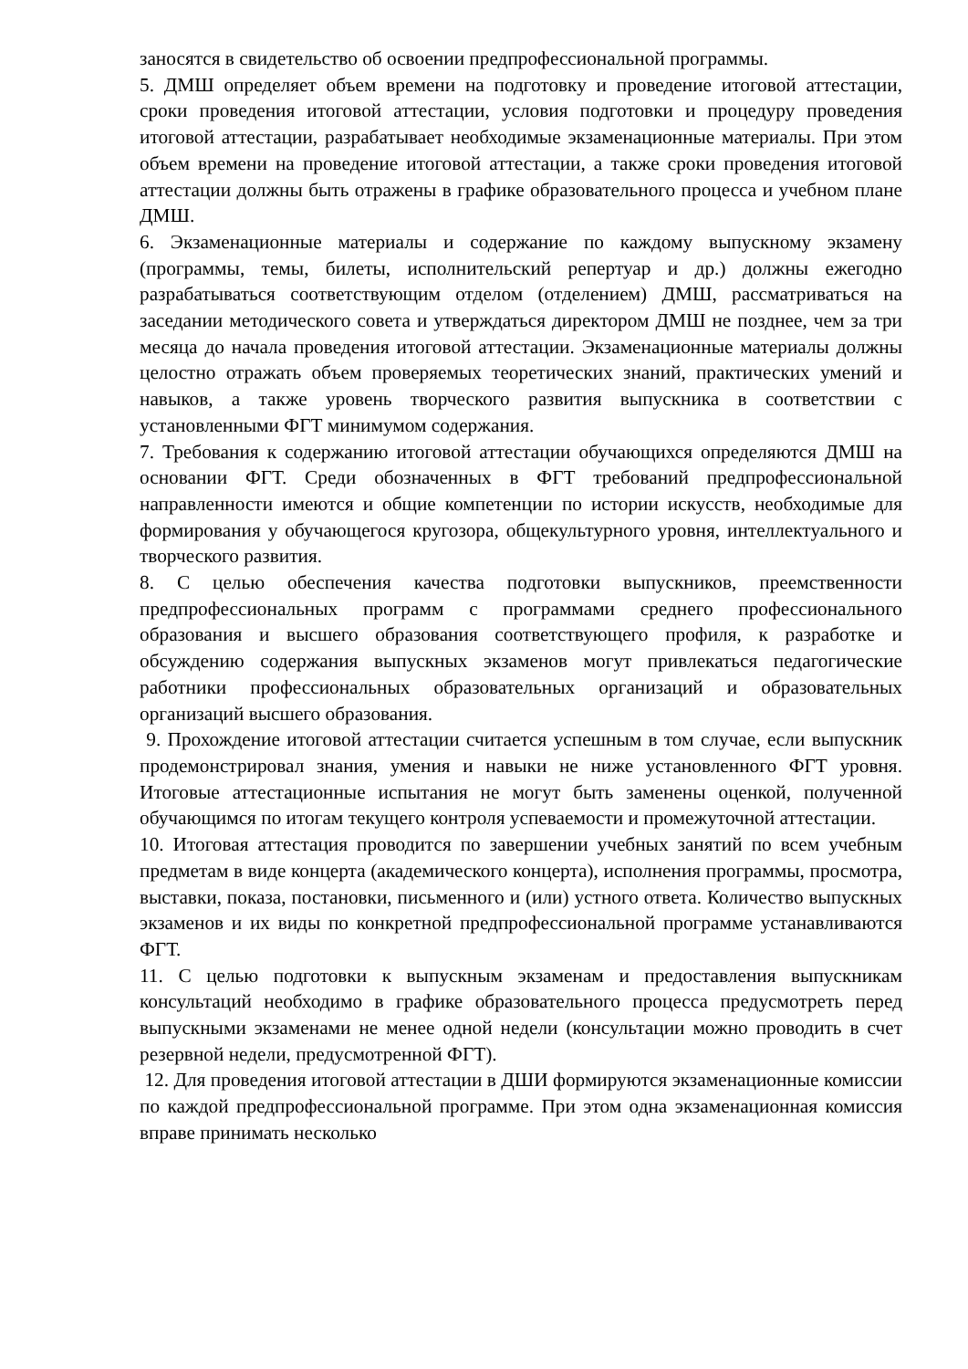заносятся в свидетельство об освоении предпрофессиональной программы.
5. ДМШ определяет объем времени на подготовку и проведение итоговой аттестации, сроки проведения итоговой аттестации, условия подготовки и процедуру проведения итоговой аттестации, разрабатывает необходимые экзаменационные материалы. При этом объем времени на проведение итоговой аттестации, а также сроки проведения итоговой аттестации должны быть отражены в графике образовательного процесса и учебном плане ДМШ.
6. Экзаменационные материалы и содержание по каждому выпускному экзамену (программы, темы, билеты, исполнительский репертуар и др.) должны ежегодно разрабатываться соответствующим отделом (отделением) ДМШ, рассматриваться на заседании методического совета и утверждаться директором ДМШ не позднее, чем за три месяца до начала проведения итоговой аттестации. Экзаменационные материалы должны целостно отражать объем проверяемых теоретических знаний, практических умений и навыков, а также уровень творческого развития выпускника в соответствии с установленными ФГТ минимумом содержания.
7. Требования к содержанию итоговой аттестации обучающихся определяются ДМШ на основании ФГТ. Среди обозначенных в ФГТ требований предпрофессиональной направленности имеются и общие компетенции по истории искусств, необходимые для формирования у обучающегося кругозора, общекультурного уровня, интеллектуального и творческого развития.
8. С целью обеспечения качества подготовки выпускников, преемственности предпрофессиональных программ с программами среднего профессионального образования и высшего образования соответствующего профиля, к разработке и обсуждению содержания выпускных экзаменов могут привлекаться педагогические работники профессиональных образовательных организаций и образовательных организаций высшего образования.
9. Прохождение итоговой аттестации считается успешным в том случае, если выпускник продемонстрировал знания, умения и навыки не ниже установленного ФГТ уровня. Итоговые аттестационные испытания не могут быть заменены оценкой, полученной обучающимся по итогам текущего контроля успеваемости и промежуточной аттестации.
10. Итоговая аттестация проводится по завершении учебных занятий по всем учебным предметам в виде концерта (академического концерта), исполнения программы, просмотра, выставки, показа, постановки, письменного и (или) устного ответа. Количество выпускных экзаменов и их виды по конкретной предпрофессиональной программе устанавливаются ФГТ.
11. С целью подготовки к выпускным экзаменам и предоставления выпускникам консультаций необходимо в графике образовательного процесса предусмотреть перед выпускными экзаменами не менее одной недели (консультации можно проводить в счет резервной недели, предусмотренной ФГТ).
12. Для проведения итоговой аттестации в ДШИ формируются экзаменационные комиссии по каждой предпрофессиональной программе. При этом одна экзаменационная комиссия вправе принимать несколько